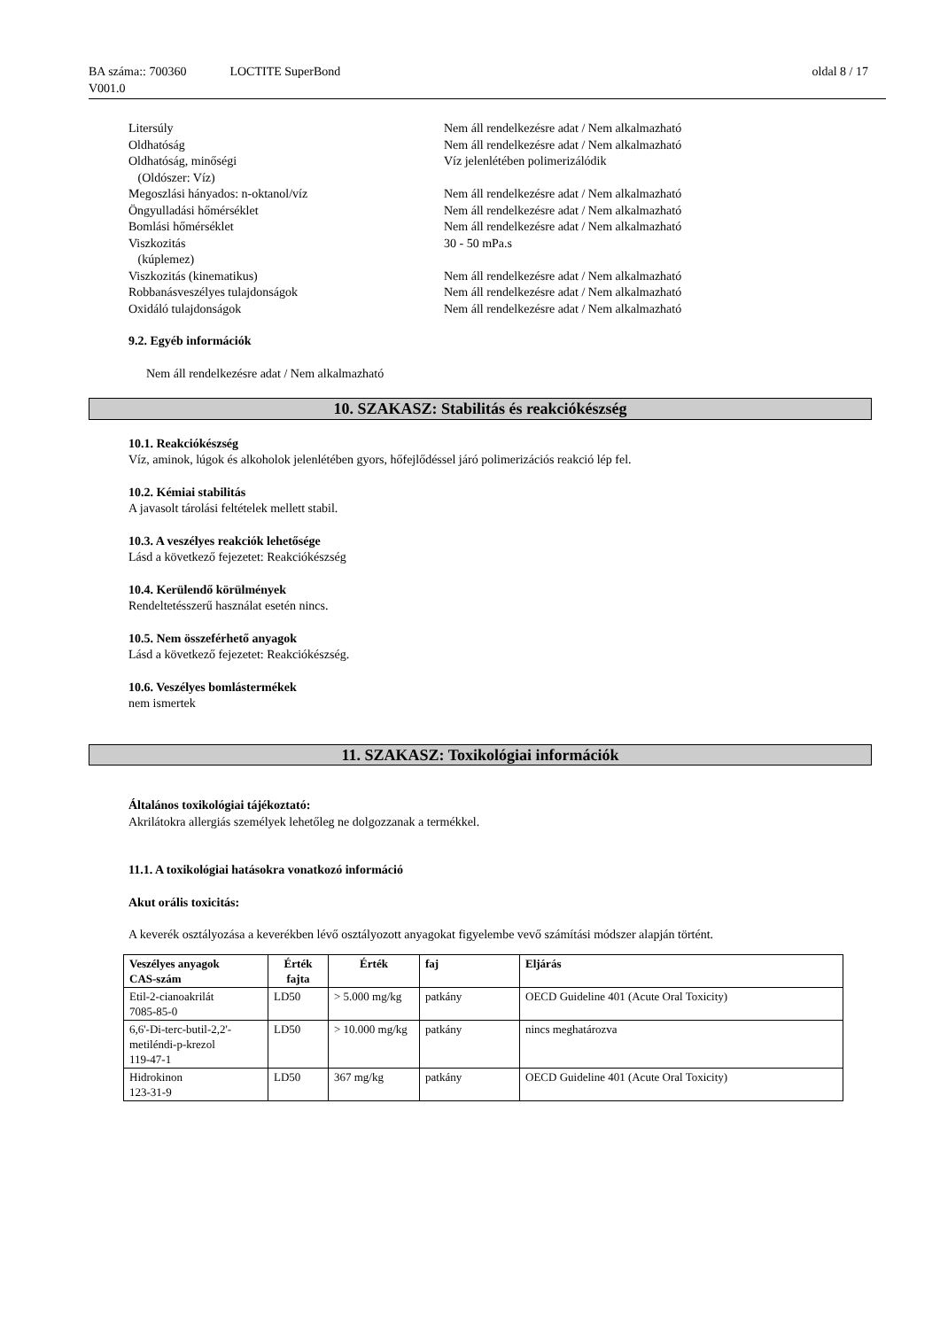BA száma:: 700360 LOCTITE SuperBond oldal 8 / 17
V001.0
Litersúly
Nem áll rendelkezésre adat / Nem alkalmazható
Oldhatóság
Nem áll rendelkezésre adat / Nem alkalmazható
Oldhatóság, minőségi
(Oldószer: Víz)
Víz jelenlétében polimerizálódik
Megoszlási hányados: n-oktanol/víz
Nem áll rendelkezésre adat / Nem alkalmazható
Öngyulladási hőmérséklet
Nem áll rendelkezésre adat / Nem alkalmazható
Bomlási hőmérséklet
Nem áll rendelkezésre adat / Nem alkalmazható
Viszkozitás
(kúplemez)
30 - 50 mPa.s
Viszkozitás (kinematikus)
Nem áll rendelkezésre adat / Nem alkalmazható
Robbanásveszélyes tulajdonságok
Nem áll rendelkezésre adat / Nem alkalmazható
Oxidáló tulajdonságok
Nem áll rendelkezésre adat / Nem alkalmazható
9.2. Egyéb információk
Nem áll rendelkezésre adat / Nem alkalmazható
10. SZAKASZ: Stabilitás és reakciókészség
10.1. Reakciókészség
Víz, aminok, lúgok és alkoholok jelenlétében gyors, hőfejlődéssel járó polimerizációs reakció lép fel.
10.2. Kémiai stabilitás
A javasolt tárolási feltételek mellett stabil.
10.3. A veszélyes reakciók lehetősége
Lásd a következő fejezetet: Reakciókészség
10.4. Kerülendő körülmények
Rendeltetésszerű használat esetén nincs.
10.5. Nem összeférhető anyagok
Lásd a következő fejezetet: Reakciókészség.
10.6. Veszélyes bomlástermékek
nem ismertek
11. SZAKASZ: Toxikológiai információk
Általános toxikológiai tájékoztató:
Akrilátokra allergiás személyek lehetőleg ne dolgozzanak a termékkel.
11.1. A toxikológiai hatásokra vonatkozó információ
Akut orális toxicitás:
A keverék osztályozása a keverékben lévő osztályozott anyagokat figyelembe vevő számítási módszer alapján történt.
| Veszélyes anyagok CAS-szám | Érték fajta | Érték | faj | Eljárás |
| --- | --- | --- | --- | --- |
| Etil-2-cianoakrilát 7085-85-0 | LD50 | > 5.000 mg/kg | patkány | OECD Guideline 401 (Acute Oral Toxicity) |
| 6,6'-Di-terc-butil-2,2'-metiléndi-p-krezol 119-47-1 | LD50 | > 10.000 mg/kg | patkány | nincs meghatározva |
| Hidrokinon 123-31-9 | LD50 | 367 mg/kg | patkány | OECD Guideline 401 (Acute Oral Toxicity) |